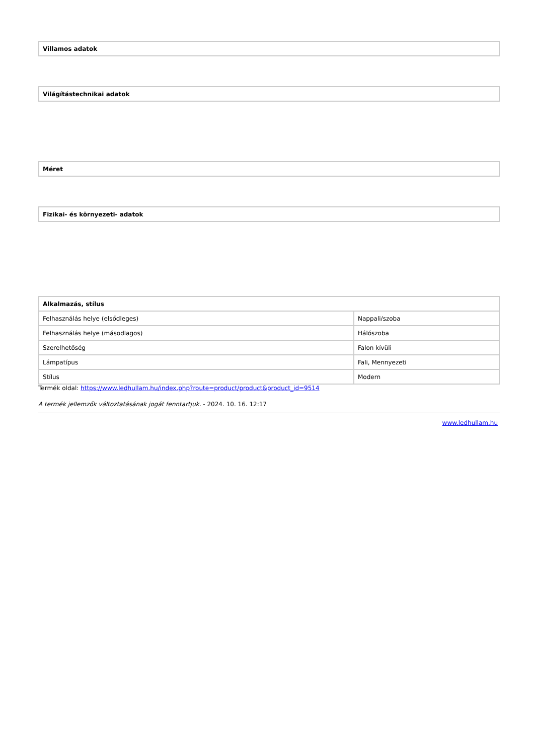| Villamos adatok |
| --- |
| Világítástechnikai adatok |
| --- |
| Méret |
| --- |
| Fizikai- és környezeti- adatok |
| --- |
| Alkalmazás, stílus | |
| --- | --- |
| Felhasználás helye (elsődleges) | Nappali/szoba |
| Felhasználás helye (másodlagos) | Hálószoba |
| Szerelhetőség | Falon kívüli |
| Lámpatípus | Fali, Mennyezeti |
| Stílus | Modern |
Termék oldal: https://www.ledhullam.hu/index.php?route=product/product&product_id=9514
A termék jellemzők változtatásának jogát fenntartjuk. - 2024. 10. 16. 12:17
www.ledhullam.hu